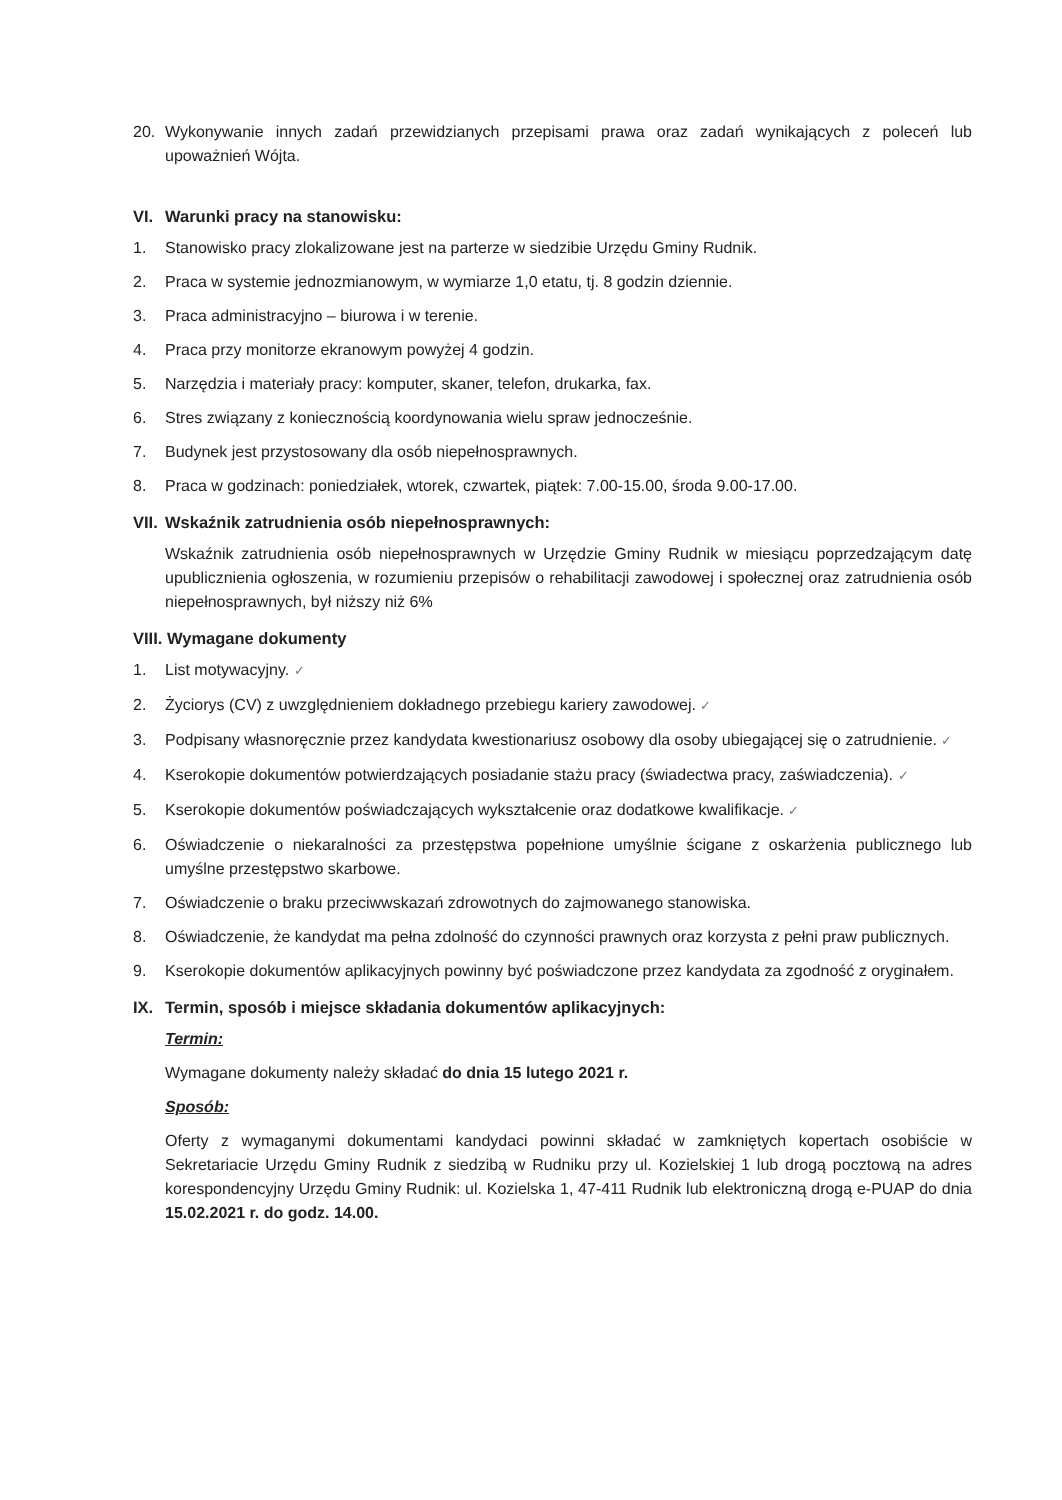20. Wykonywanie innych zadań przewidzianych przepisami prawa oraz zadań wynikających z poleceń lub upoważnień Wójta.
VI. Warunki pracy na stanowisku:
1. Stanowisko pracy zlokalizowane jest na parterze w siedzibie Urzędu Gminy Rudnik.
2. Praca w systemie jednozmianowym, w wymiarze 1,0 etatu, tj. 8 godzin dziennie.
3. Praca administracyjno – biurowa i w terenie.
4. Praca przy monitorze ekranowym powyżej 4 godzin.
5. Narzędzia i materiały pracy: komputer, skaner, telefon, drukarka, fax.
6. Stres związany z koniecznością koordynowania wielu spraw jednocześnie.
7. Budynek jest przystosowany dla osób niepełnosprawnych.
8. Praca w godzinach: poniedziałek, wtorek, czwartek, piątek: 7.00-15.00, środa 9.00-17.00.
VII. Wskaźnik zatrudnienia osób niepełnosprawnych:
Wskaźnik zatrudnienia osób niepełnosprawnych w Urzędzie Gminy Rudnik w miesiącu poprzedzającym datę upublicznienia ogłoszenia, w rozumieniu przepisów o rehabilitacji zawodowej i społecznej oraz zatrudnienia osób niepełnosprawnych, był niższy niż 6%
VIII. Wymagane dokumenty
1. List motywacyjny. ✓
2. Życiorys (CV) z uwzględnieniem dokładnego przebiegu kariery zawodowej. ✓
3. Podpisany własnoręcznie przez kandydata kwestionariusz osobowy dla osoby ubiegającej się o zatrudnienie. ✓
4. Kserokopie dokumentów potwierdzających posiadanie stażu pracy (świadectwa pracy, zaświadczenia). ✓
5. Kserokopie dokumentów poświadczających wykształcenie oraz dodatkowe kwalifikacje. ✓
6. Oświadczenie o niekaralności za przestępstwa popełnione umyślnie ścigane z oskarżenia publicznego lub umyślne przestępstwo skarbowe.
7. Oświadczenie o braku przeciwwskazań zdrowotnych do zajmowanego stanowiska.
8. Oświadczenie, że kandydat ma pełna zdolność do czynności prawnych oraz korzysta z pełni praw publicznych.
9. Kserokopie dokumentów aplikacyjnych powinny być poświadczone przez kandydata za zgodność z oryginałem.
IX. Termin, sposób i miejsce składania dokumentów aplikacyjnych:
Termin:
Wymagane dokumenty należy składać do dnia 15 lutego 2021 r.
Sposób:
Oferty z wymaganymi dokumentami kandydaci powinni składać w zamkniętych kopertach osobiście w Sekretariacie Urzędu Gminy Rudnik z siedzibą w Rudniku przy ul. Kozielskiej 1 lub drogą pocztową na adres korespondencyjny Urzędu Gminy Rudnik: ul. Kozielska 1, 47-411 Rudnik lub elektroniczną drogą e-PUAP do dnia 15.02.2021 r. do godz. 14.00.